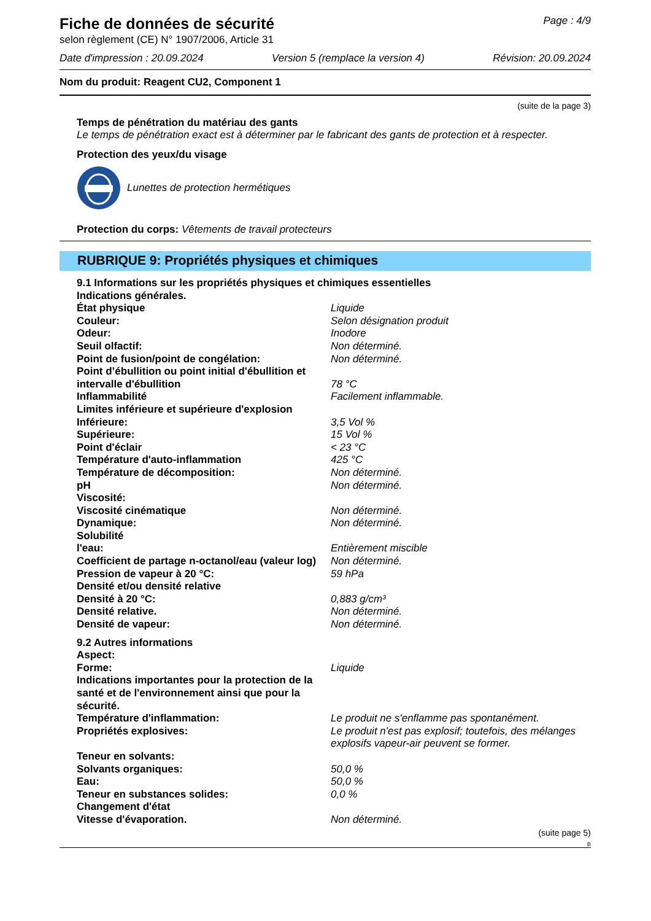Fiche de données de sécurité
Page : 4/9
selon règlement (CE) N° 1907/2006, Article 31
Date d'impression : 20.09.2024 Version 5 (remplace la version 4) Révision: 20.09.2024
Nom du produit: Reagent CU2, Component 1
(suite de la page 3)
Temps de pénétration du matériau des gants
Le temps de pénétration exact est à déterminer par le fabricant des gants de protection et à respecter.
Protection des yeux/du visage
Lunettes de protection hermétiques
Protection du corps: Vêtements de travail protecteurs
RUBRIQUE 9: Propriétés physiques et chimiques
| 9.1 Informations sur les propriétés physiques et chimiques essentielles | |
| Indications générales. | |
| État physique | Liquide |
| Couleur: | Selon désignation produit |
| Odeur: | Inodore |
| Seuil olfactif: | Non déterminé. |
| Point de fusion/point de congélation: | Non déterminé. |
| Point d’ébullition ou point initial d'ébullition et intervalle d'ébullition | 78 °C |
| Inflammabilité | Facilement inflammable. |
| Limites inférieure et supérieure d'explosion | |
| Inférieure: | 3,5 Vol % |
| Supérieure: | 15 Vol % |
| Point d'éclair | < 23 °C |
| Température d'auto-inflammation | 425 °C |
| Température de décomposition: | Non déterminé. |
| pH | Non déterminé. |
| Viscosité: | |
| Viscosité cinématique | Non déterminé. |
| Dynamique: | Non déterminé. |
| Solubilité | |
| l'eau: | Entièrement miscible |
| Coefficient de partage n-octanol/eau (valeur log) | Non déterminé. |
| Pression de vapeur à 20 °C: | 59 hPa |
| Densité et/ou densité relative | |
| Densité à 20 °C: | 0,883 g/cm³ |
| Densité relative. | Non déterminé. |
| Densité de vapeur: | Non déterminé. |
| 9.2 Autres informations | |
| Aspect: | |
| Forme: | Liquide |
| Indications importantes pour la protection de la santé et de l'environnement ainsi que pour la sécurité. | |
| Température d'inflammation: | Le produit ne s'enflamme pas spontanément. |
| Propriétés explosives: | Le produit n'est pas explosif; toutefois, des mélanges explosifs vapeur-air peuvent se former. |
| Teneur en solvants: | |
| Solvants organiques: | 50,0 % |
| Eau: | 50,0 % |
| Teneur en substances solides: | 0,0 % |
| Changement d'état | |
| Vitesse d'évaporation. | Non déterminé. |
(suite page 5)
B